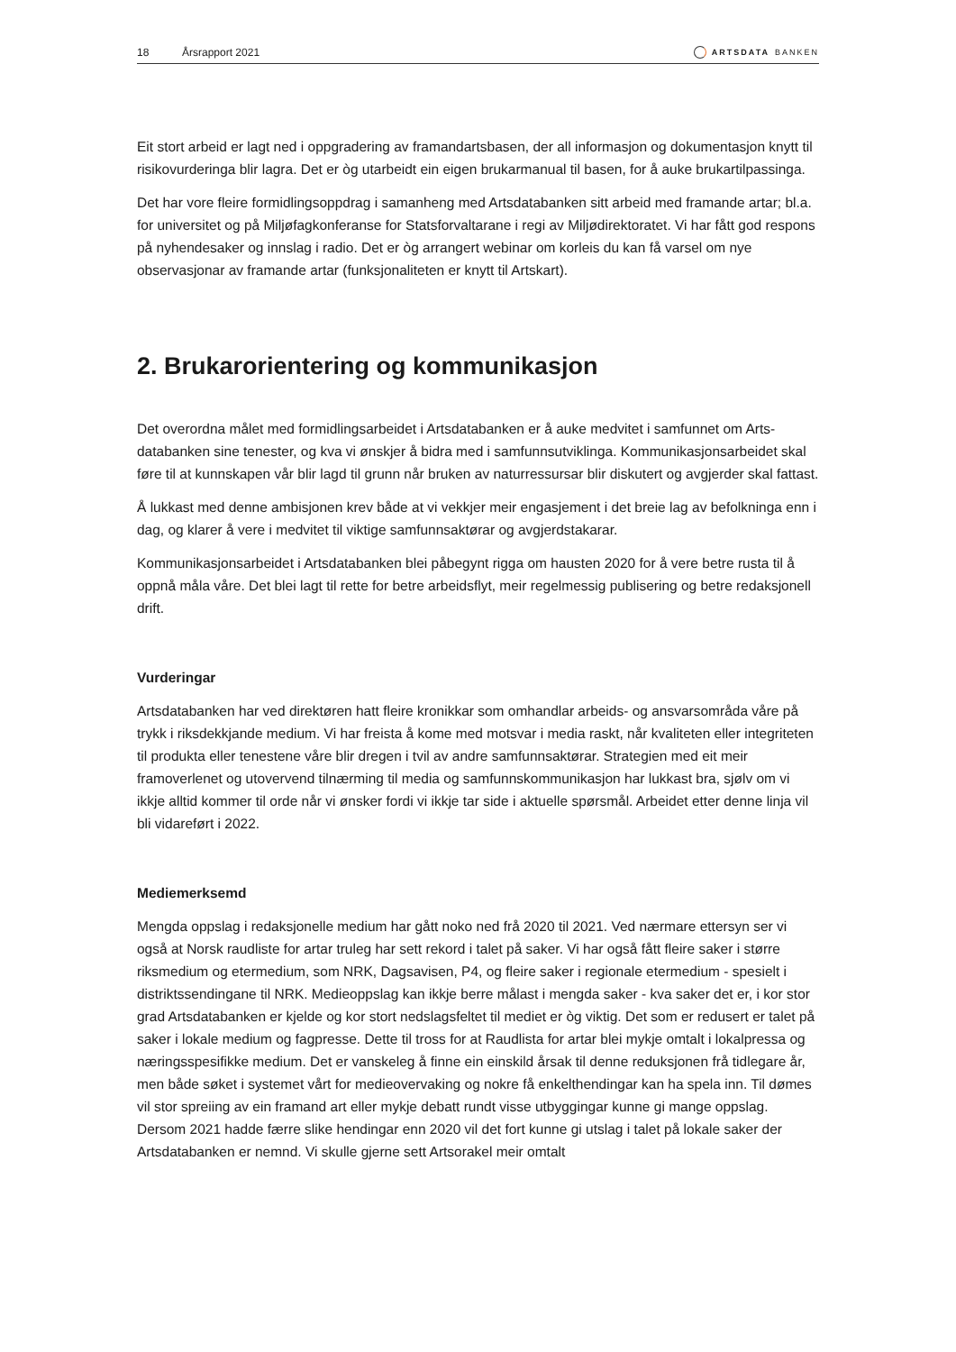18 Årsrapport 2021 ARTSDATA BANKEN
Eit stort arbeid er lagt ned i oppgradering av framandartsbasen, der all informasjon og dokumentasjon knytt til risikovurderinga blir lagra. Det er òg utarbeidt ein eigen brukarmanual til basen, for å auke brukartil­passinga.
Det har vore fleire formidlingsoppdrag i samanheng med Artsdatabanken sitt arbeid med framande artar; bl.a. for universitet og på Miljøfagkonferanse for Statsforvaltarane i regi av Miljødirektoratet. Vi har fått god respons på nyhendesaker og innslag i radio. Det er òg arrangert webinar om korleis du kan få varsel om nye observasjonar av framande artar (funksjonaliteten er knytt til Artskart).
2. Brukarorientering og kommunikasjon
Det overordna målet med formidlingsarbeidet i Artsdatabanken er å auke medvitet i samfunnet om Arts­databanken sine tenester, og kva vi ønskjer å bidra med i samfunnsutviklinga. Kommunikasjonsarbeidet skal føre til at kunnskapen vår blir lagd til grunn når bruken av naturressursar blir diskutert og avgjerder skal fattast.
Å lukkast med denne ambisjonen krev både at vi vekkjer meir engasjement i det breie lag av befolkninga enn i dag, og klarer å vere i medvitet til viktige samfunnsaktørar og avgjerdstakarar.
Kommunikasjonsarbeidet i Artsdatabanken blei påbegynt rigga om hausten 2020 for å vere betre rusta til å oppnå måla våre. Det blei lagt til rette for betre arbeidsflyt, meir regelmessig publisering og betre redaksjonell drift.
Vurderingar
Artsdatabanken har ved direktøren hatt fleire kronikkar som omhandlar arbeids- og ansvarsområda våre på trykk i riksdekkjande medium. Vi har freista å kome med motsvar i media raskt, når kvaliteten eller integri­teten til produkta eller tenestene våre blir dregen i tvil av andre samfunnsaktørar. Strategien med eit meir framoverlenet og utovervend tilnærming til media og samfunnskommunikasjon har lukkast bra, sjølv om vi ikkje alltid kommer til orde når vi ønsker fordi vi ikkje tar side i aktuelle spørsmål. Arbeidet etter denne linja vil bli vidareført i 2022.
Mediemerksemd
Mengda oppslag i redaksjonelle medium har gått noko ned frå 2020 til 2021. Ved nærmare ettersyn ser vi også at Norsk raudliste for artar truleg har sett rekord i talet på saker. Vi har også fått fleire saker i større riksmedium og etermedium, som NRK, Dagsavisen, P4, og fleire saker i regionale etermedium - spesielt i distriktssendingane til NRK. Medieoppslag kan ikkje berre målast i mengda saker - kva saker det er, i kor stor grad Artsdatabanken er kjelde og kor stort nedslagsfeltet til mediet er òg viktig. Det som er redusert er talet på saker i lokale medium og fagpresse. Dette til tross for at Raudlista for artar blei mykje omtalt i lokalpressa og næringsspesifikke medium. Det er vanskeleg å finne ein einskild årsak til denne reduksjonen frå tidlegare år, men både søket i systemet vårt for medieovervaking og nokre få enkelthendin­gar kan ha spela inn. Til dømes vil stor spreiing av ein framand art eller mykje debatt rundt visse utbyg­gingar kunne gi mange oppslag. Dersom 2021 hadde færre slike hendingar enn 2020 vil det fort kunne gi utslag i talet på lokale saker der Artsdatabanken er nemnd. Vi skulle gjerne sett Artsorakel meir omtalt